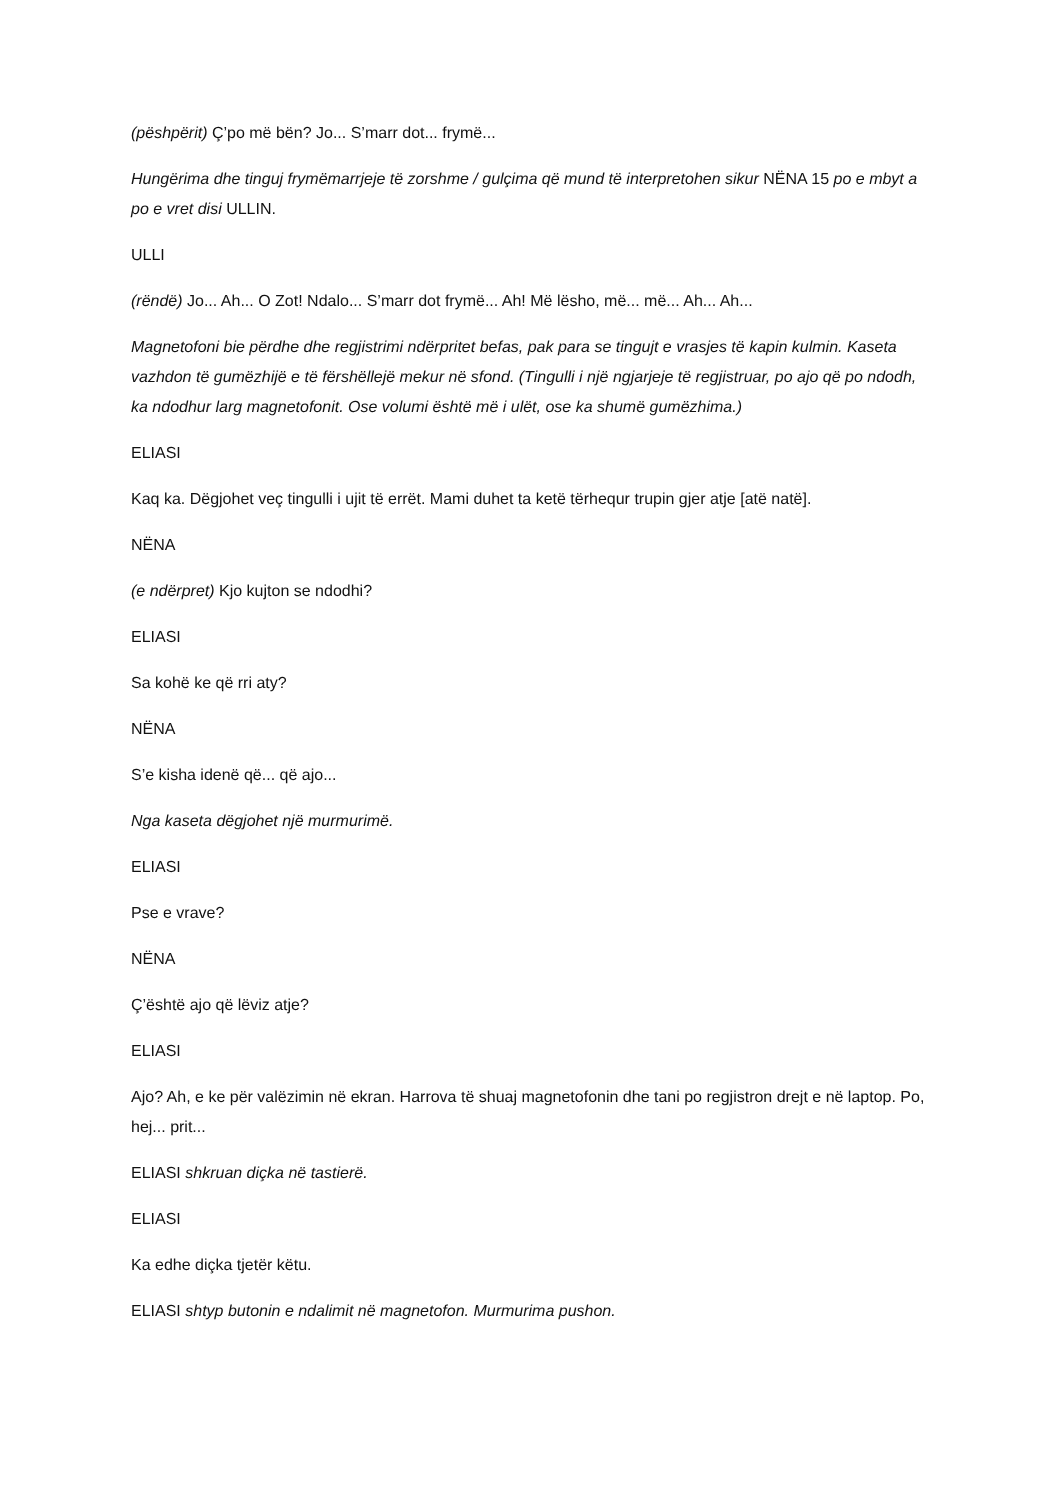(pëshpërit) Ç’po më bën? Jo... S’marr dot... frymë...
Hungërima dhe tinguj frymëmarrjeje të zorshme / gulçima që mund të interpretohen sikur NËNA 15 po e mbyt a po e vret disi ULLIN.
ULLI
(rëndë) Jo... Ah... O Zot! Ndalo... S’marr dot frymë... Ah! Më lësho, më... më... Ah... Ah...
Magnetofoni bie përdhe dhe regjistrimi ndërpritet befas, pak para se tingujt e vrasjes të kapin kulmin. Kaseta vazhdon të gumëzhijë e të fërshëllejë mekur në sfond. (Tingulli i një ngjarjeje të regjistruar, po ajo që po ndodh, ka ndodhur larg magnetofonit. Ose volumi është më i ulët, ose ka shumë gumëzhima.)
ELIASI
Kaq ka. Dëgjohet veç tingulli i ujit të errët. Mami duhet ta ketë tërhequr trupin gjer atje [atë natë].
NËNA
(e ndërpret) Kjo kujton se ndodhi?
ELIASI
Sa kohë ke që rri aty?
NËNA
S’e kisha idenë që... që ajo...
Nga kaseta dëgjohet një murmurimë.
ELIASI
Pse e vrave?
NËNA
Ç’është ajo që lëviz atje?
ELIASI
Ajo? Ah, e ke për valëzimin në ekran. Harrova të shuaj magnetofonin dhe tani po regjistron drejt e në laptop. Po, hej... prit...
ELIASI shkruan diçka në tastierë.
ELIASI
Ka edhe diçka tjetër këtu.
ELIASI shtyp butonin e ndalimit në magnetofon. Murmurima pushon.